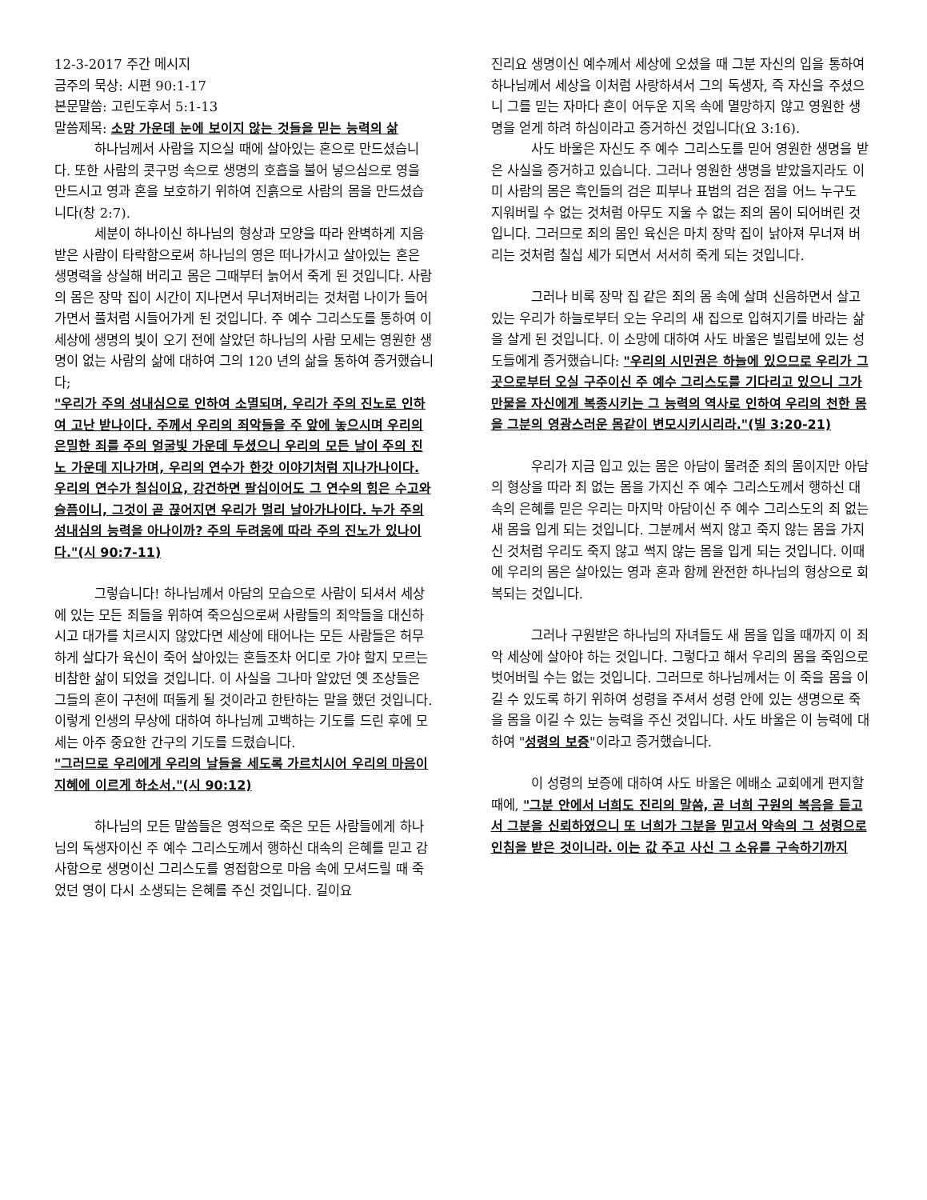12-3-2017 주간 메시지
금주의 묵상: 시편 90:1-17
본문말씀: 고린도후서 5:1-13
말씀제목: 소망 가운데 눈에 보이지 않는 것들을 믿는 능력의 삶
하나님께서 사람을 지으실 때에 살아있는 혼으로 만드셨습니다. 또한 사람의 콧구멍 속으로 생명의 호흡을 불어 넣으심으로 영을 만드시고 영과 혼을 보호하기 위하여 진흙으로 사람의 몸을 만드셨습니다(창 2:7).
세분이 하나이신 하나님의 형상과 모양을 따라 완벽하게 지음 받은 사람이 타락함으로써 하나님의 영은 떠나가시고 살아있는 혼은 생명력을 상실해 버리고 몸은 그때부터 늙어서 죽게 된 것입니다. 사람의 몸은 장막 집이 시간이 지나면서 무너져버리는 것처럼 나이가 들어가면서 풀처럼 시들어가게 된 것입니다. 주 예수 그리스도를 통하여 이 세상에 생명의 빛이 오기 전에 살았던 하나님의 사람 모세는 영원한 생명이 없는 사람의 삶에 대하여 그의 120 년의 삶을 통하여 증거했습니다;
"우리가 주의 성내심으로 인하여 소멸되며, 우리가 주의 진노로 인하여 고난 받나이다. 주께서 우리의 죄악들을 주 앞에 놓으시며 우리의 은밀한 죄를 주의 얼굴빛 가운데 두셨으니 우리의 모든 날이 주의 진노 가운데 지나가며, 우리의 연수가 한갓 이야기처럼 지나가나이다. 우리의 연수가 칠십이요, 강건하면 팔십이어도 그 연수의 힘은 수고와 슬픔이니, 그것이 곧 끊어지면 우리가 멀리 날아가나이다. 누가 주의 성내심의 능력을 아나이까? 주의 두려움에 따라 주의 진노가 있나이다."(시 90:7-11)
그렇습니다! 하나님께서 아담의 모습으로 사람이 되셔서 세상에 있는 모든 죄들을 위하여 죽으심으로써 사람들의 죄악들을 대신하시고 대가를 치르시지 않았다면 세상에 태어나는 모든 사람들은 허무하게 살다가 육신이 죽어 살아있는 혼들조차 어디로 가야 할지 모르는 비참한 삶이 되었을 것입니다. 이 사실을 그나마 알았던 옛 조상들은 그들의 혼이 구천에 떠돌게 될 것이라고 한탄하는 말을 했던 것입니다. 이렇게 인생의 무상에 대하여 하나님께 고백하는 기도를 드린 후에 모세는 아주 중요한 간구의 기도를 드렸습니다.
"그러므로 우리에게 우리의 날들을 세도록 가르치시어 우리의 마음이 지혜에 이르게 하소서."(시 90:12)
하나님의 모든 말씀들은 영적으로 죽은 모든 사람들에게 하나님의 독생자이신 주 예수 그리스도께서 행하신 대속의 은혜를 믿고 감사함으로 생명이신 그리스도를 영접함으로 마음 속에 모셔드릴 때 죽었던 영이 다시 소생되는 은혜를 주신 것입니다. 길이요
진리요 생명이신 예수께서 세상에 오셨을 때 그분 자신의 입을 통하여 하나님께서 세상을 이처럼 사랑하셔서 그의 독생자, 즉 자신을 주셨으니 그를 믿는 자마다 혼이 어두운 지옥 속에 멸망하지 않고 영원한 생명을 얻게 하려 하심이라고 증거하신 것입니다(요 3:16).
사도 바울은 자신도 주 예수 그리스도를 믿어 영원한 생명을 받은 사실을 증거하고 있습니다. 그러나 영원한 생명을 받았을지라도 이미 사람의 몸은 흑인들의 검은 피부나 표범의 검은 점을 어느 누구도 지워버릴 수 없는 것처럼 아무도 지울 수 없는 죄의 몸이 되어버린 것입니다. 그러므로 죄의 몸인 육신은 마치 장막 집이 낡아져 무너져 버리는 것처럼 칠십 세가 되면서 서서히 죽게 되는 것입니다.
그러나 비록 장막 집 같은 죄의 몸 속에 살며 신음하면서 살고 있는 우리가 하늘로부터 오는 우리의 새 집으로 입혀지기를 바라는 삶을 살게 된 것입니다. 이 소망에 대하여 사도 바울은 빌립보에 있는 성도들에게 증거했습니다: "우리의 시민권은 하늘에 있으므로 우리가 그곳으로부터 오실 구주이신 주 예수 그리스도를 기다리고 있으니 그가 만물을 자신에게 복종시키는 그 능력의 역사로 인하여 우리의 천한 몸을 그분의 영광스러운 몸같이 변모시키시리라."(빌 3:20-21)
우리가 지금 입고 있는 몸은 아담이 물려준 죄의 몸이지만 아담의 형상을 따라 죄 없는 몸을 가지신 주 예수 그리스도께서 행하신 대속의 은혜를 믿은 우리는 마지막 아담이신 주 예수 그리스도의 죄 없는 새 몸을 입게 되는 것입니다. 그분께서 썩지 않고 죽지 않는 몸을 가지신 것처럼 우리도 죽지 않고 썩지 않는 몸을 입게 되는 것입니다. 이때에 우리의 몸은 살아있는 영과 혼과 함께 완전한 하나님의 형상으로 회복되는 것입니다.
그러나 구원받은 하나님의 자녀들도 새 몸을 입을 때까지 이 죄악 세상에 살아야 하는 것입니다. 그렇다고 해서 우리의 몸을 죽임으로 벗어버릴 수는 없는 것입니다. 그러므로 하나님께서는 이 죽을 몸을 이길 수 있도록 하기 위하여 성령을 주셔서 성령 안에 있는 생명으로 죽을 몸을 이길 수 있는 능력을 주신 것입니다. 사도 바울은 이 능력에 대하여 "성령의 보증"이라고 증거했습니다.
이 성령의 보증에 대하여 사도 바울은 에배소 교회에게 편지할 때에, "그분 안에서 너희도 진리의 말씀, 곧 너희 구원의 복음을 듣고서 그분을 신뢰하였으니 또 너희가 그분을 믿고서 약속의 그 성령으로 인침을 받은 것이니라. 이는 값 주고 사신 그 소유를 구속하기까지